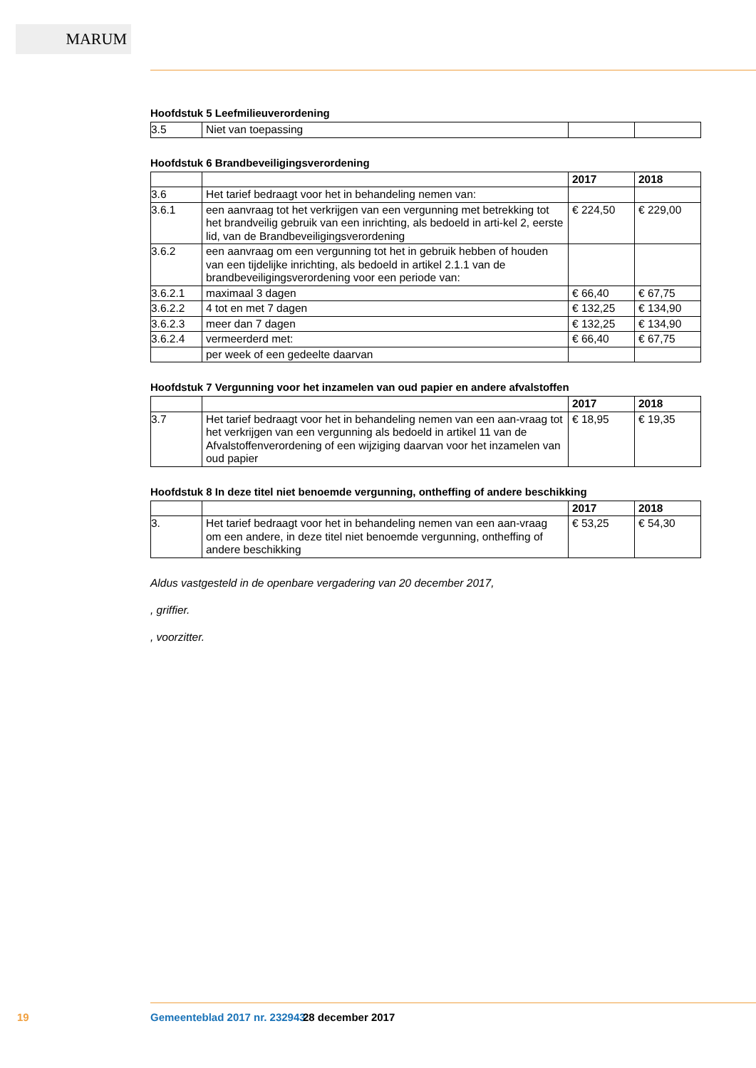MARUM
Hoofdstuk 5 Leefmilieuverordening
| 3.5 | Niet van toepassing | | |
Hoofdstuk 6 Brandbeveiligingsverordening
| | | 2017 | 2018 |
| --- | --- | --- | --- |
| 3.6 | Het tarief bedraagt voor het in behandeling nemen van: | | |
| 3.6.1 | een aanvraag tot het verkrijgen van een vergunning met betrekking tot het brandveilig gebruik van een inrichting, als bedoeld in arti-kel 2, eerste lid, van de Brandbeveiligingsverordening | € 224,50 | € 229,00 |
| 3.6.2 | een aanvraag om een vergunning tot het in gebruik hebben of houden van een tijdelijke inrichting, als bedoeld in artikel 2.1.1 van de brandbeveiligingsverordening voor een periode van: | | |
| 3.6.2.1 | maximaal 3 dagen | € 66,40 | € 67,75 |
| 3.6.2.2 | 4 tot en met 7 dagen | € 132,25 | € 134,90 |
| 3.6.2.3 | meer dan 7 dagen | € 132,25 | € 134,90 |
| 3.6.2.4 | vermeerderd met: | € 66,40 | € 67,75 |
| | per week of een gedeelte daarvan | | |
Hoofdstuk 7 Vergunning voor het inzamelen van oud papier en andere afvalstoffen
| | | 2017 | 2018 |
| --- | --- | --- | --- |
| 3.7 | Het tarief bedraagt voor het in behandeling nemen van een aan-vraag tot het verkrijgen van een vergunning als bedoeld in artikel 11 van de Afvalstoffenverordening of een wijziging daarvan voor het inzamelen van oud papier | € 18,95 | € 19,35 |
Hoofdstuk 8 In deze titel niet benoemde vergunning, ontheffing of andere beschikking
| | | 2017 | 2018 |
| --- | --- | --- | --- |
| 3. | Het tarief bedraagt voor het in behandeling nemen van een aan-vraag om een andere, in deze titel niet benoemde vergunning, ontheffing of andere beschikking | € 53,25 | € 54,30 |
Aldus vastgesteld in de openbare vergadering van 20 december 2017,
, griffier.
, voorzitter.
19 Gemeenteblad 2017 nr. 232943 28 december 2017